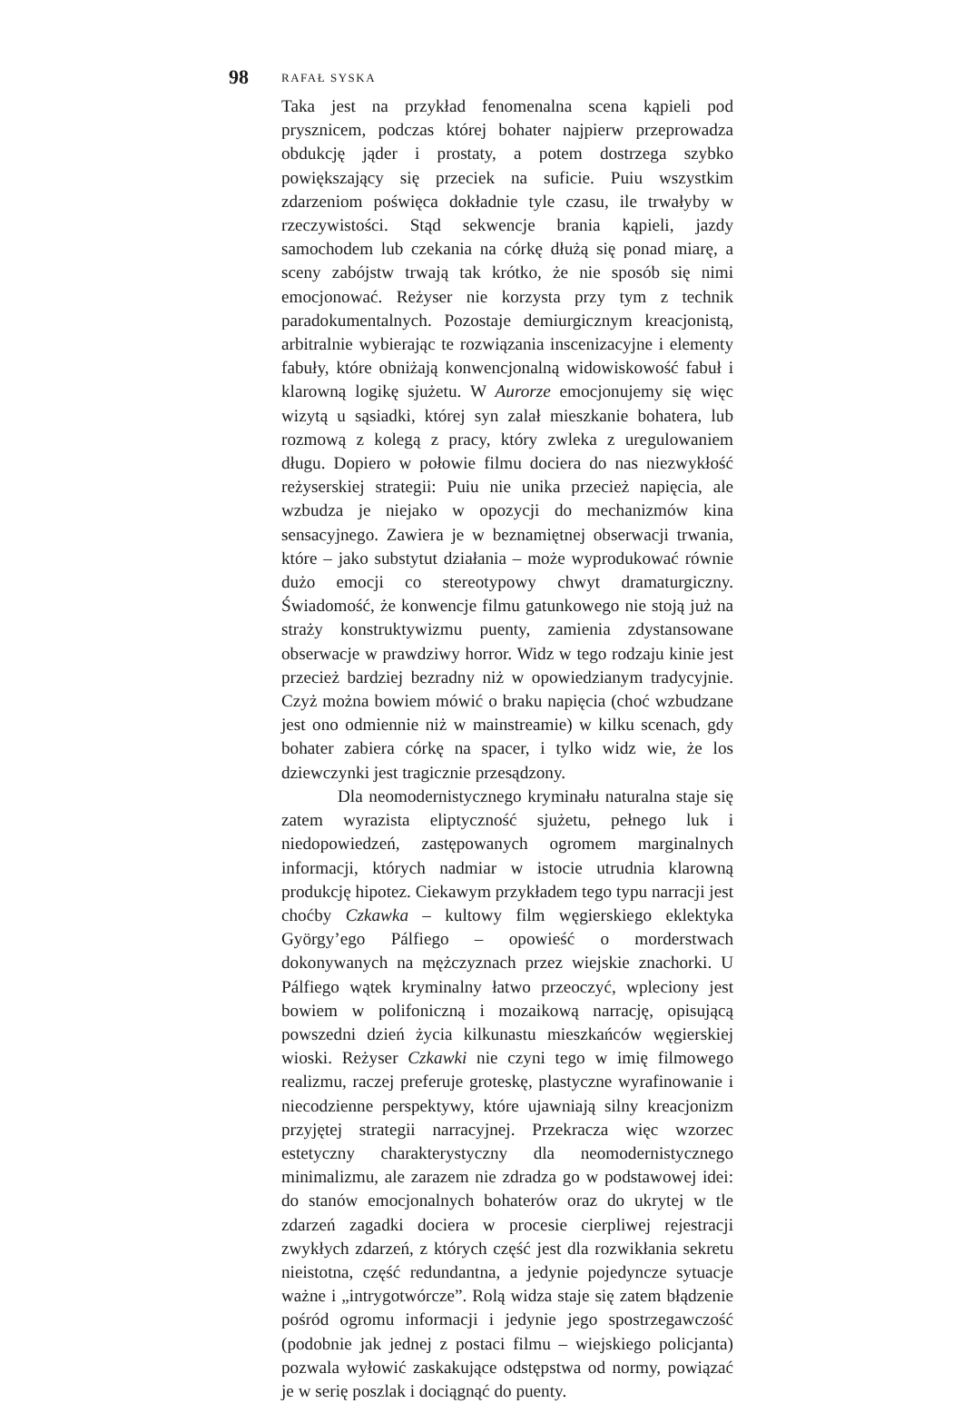98 RAFAŁ SYSKA
Taka jest na przykład fenomenalna scena kąpieli pod prysznicem, podczas której bohater najpierw przeprowadza obdukcję jąder i prostaty, a potem dostrzega szybko powiększający się przeciek na suficie. Puiu wszystkim zdarzeniom poświęca dokładnie tyle czasu, ile trwałyby w rzeczywistości. Stąd sekwencje brania kąpieli, jazdy samochodem lub czekania na córkę dłużą się ponad miarę, a sceny zabójstw trwają tak krótko, że nie sposób się nimi emocjonować. Reżyser nie korzysta przy tym z technik paradokumentalnych. Pozostaje demiurgicznym kreacjonistą, arbitralnie wybierając te rozwiązania inscenizacyjne i elementy fabuły, które obniżają konwencjonalną widowiskowość fabuł i klarowną logikę sjużetu. W Aurorze emocjonujemy się więc wizytą u sąsiadki, której syn zalał mieszkanie bohatera, lub rozmową z kolegą z pracy, który zwleka z uregulowaniem długu. Dopiero w połowie filmu dociera do nas niezwykłość reżyserskiej strategii: Puiu nie unika przecież napięcia, ale wzbudza je niejako w opozycji do mechanizmów kina sensacyjnego. Zawiera je w beznamiętnej obserwacji trwania, które – jako substytut działania – może wyprodukować równie dużo emocji co stereotypowy chwyt dramaturgiczny. Świadomość, że konwencje filmu gatunkowego nie stoją już na straży konstruktywizmu puenty, zamienia zdystansowane obserwacje w prawdziwy horror. Widz w tego rodzaju kinie jest przecież bardziej bezradny niż w opowiedzianym tradycyjnie. Czyż można bowiem mówić o braku napięcia (choć wzbudzane jest ono odmiennie niż w mainstreamie) w kilku scenach, gdy bohater zabiera córkę na spacer, i tylko widz wie, że los dziewczynki jest tragicznie przesądzony.
Dla neomodernistycznego kryminału naturalna staje się zatem wyrazista eliptyczność sjużetu, pełnego luk i niedopowiedzeń, zastępowanych ogromem marginalnych informacji, których nadmiar w istocie utrudnia klarowną produkcję hipotez. Ciekawym przykładem tego typu narracji jest choćby Czkawka – kultowy film węgierskiego eklektyka György’ego Pálfiego – opowieść o morderstwach dokonywanych na mężczyznach przez wiejskie znachorki. U Pálfiego wątek kryminalny łatwo przeoczyć, wpleciony jest bowiem w polifoniczną i mozaikową narrację, opisującą powszedni dzień życia kilkunastu mieszkańców węgierskiej wioski. Reżyser Czkawki nie czyni tego w imię filmowego realizmu, raczej preferuje groteskę, plastyczne wyrafinowanie i niecodzienne perspektywy, które ujawniają silny kreacjonizm przyjętej strategii narracyjnej. Przekracza więc wzorzec estetyczny charakterystyczny dla neomodernistycznego minimalizmu, ale zarazem nie zdradza go w podstawowej idei: do stanów emocjonalnych bohaterów oraz do ukrytej w tle zdarzeń zagadki dociera w procesie cierpliwej rejestracji zwykłych zdarzeń, z których część jest dla rozwikłania sekretu nieistotna, część redundantna, a jedynie pojedyncze sytuacje ważne i „intrygotwórcze”. Rolą widza staje się zatem błądzenie pośród ogromu informacji i jedynie jego spostrzegawczość (podobnie jak jednej z postaci filmu – wiejskiego policjanta) pozwala wyłowić zaskakujące odstępstwa od normy, powiązać je w serię poszlak i dociągnąć do puenty.